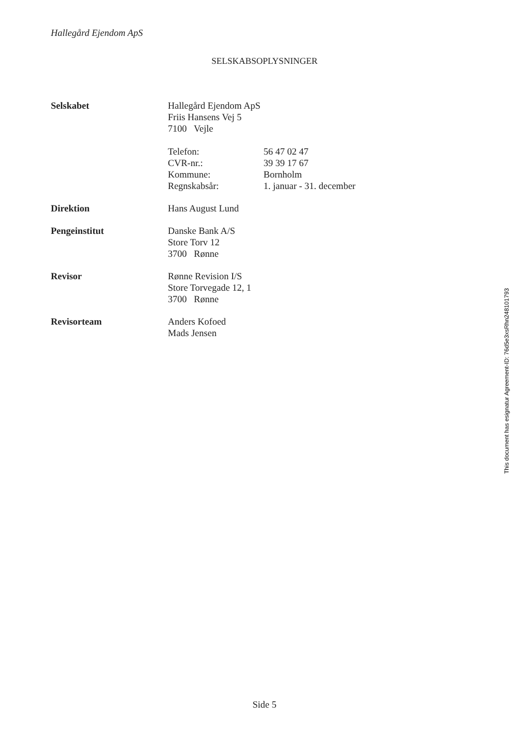Hallegård Ejendom ApS
SELSKABSOPLYSNINGER
Selskabet Hallegård Ejendom ApS
Friis Hansens Vej 5
7100 Vejle
Telefon: 56 47 02 47
CVR-nr.: 39 39 17 67
Kommune: Bornholm
Regnskabsår: 1. januar - 31. december
Direktion Hans August Lund
Pengeinstitut Danske Bank A/S
Store Torv 12
3700 Rønne
Revisor Rønne Revision I/S
Store Torvegade 12, 1
3700 Rønne
Revisorteam Anders Kofoed
Mads Jensen
This document has esignatur Agreement-ID: 76d5e3xsRhn248101793
Side 5